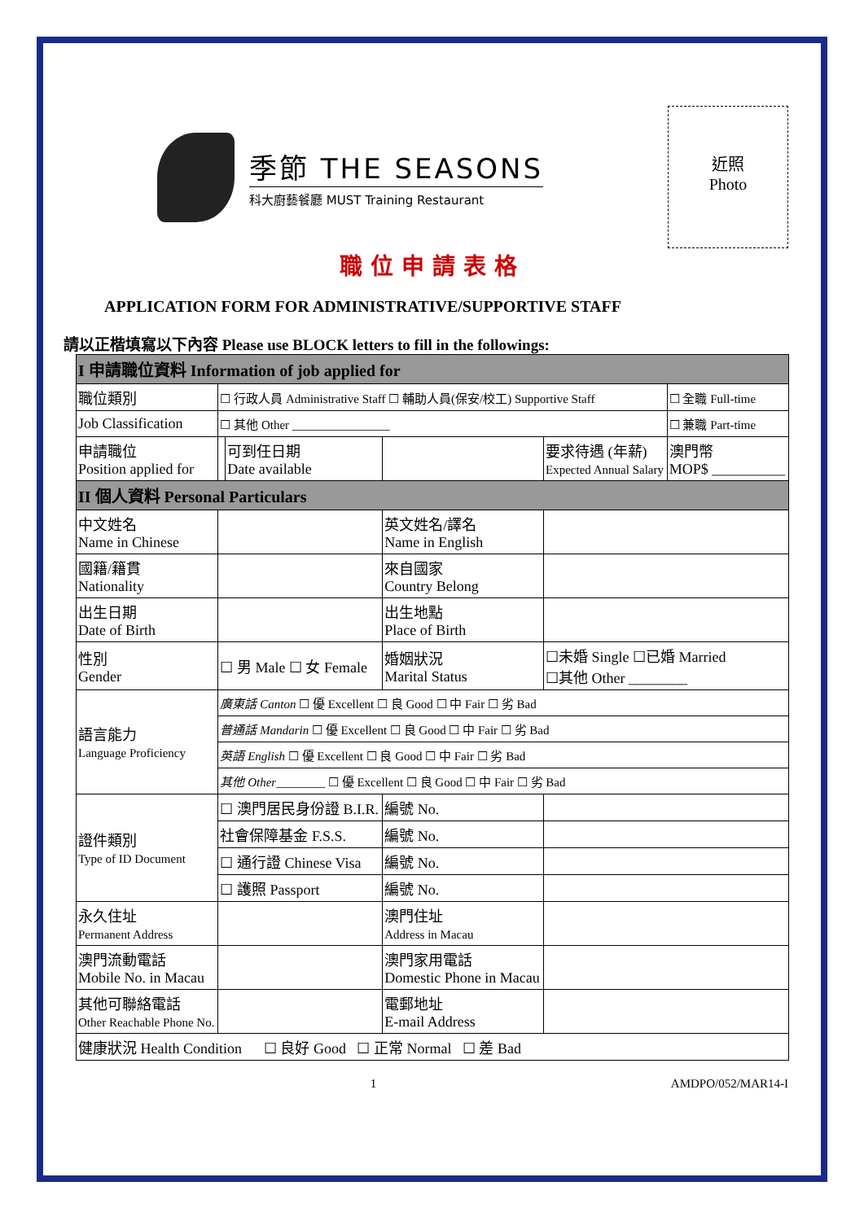季節 THE SEASONS
科大廚藝餐廳 MUST Training Restaurant
近照
Photo
職位申請表格
APPLICATION FORM FOR ADMINISTRATIVE/SUPPORTIVE STAFF
請以正楷填寫以下內容 Please use BLOCK letters to fill in the followings:
| I 申請職位資料 Information of job applied for | | | | | |
| 職位類別 | ☐ 行政人員 Administrative Staff ☐ 輔助人員(保安/校工) Supportive Staff | | | | ☐ 全職 Full-time |
| Job Classification | ☐ 其他 Other ________________ | | | | ☐ 兼職 Part-time |
| 申請職位 Position applied for | | 可到任日期 Date available | | 要求待遇 (年薪) Expected Annual Salary | 澳門幣 MOP$ __________ |
| II 個人資料 Personal Particulars | | | | | |
| 中文姓名 Name in Chinese | | | 英文姓名/譯名 Name in English | | |
| 國籍/籍貫 Nationality | | | 來自國家 Country Belong | | |
| 出生日期 Date of Birth | | | 出生地點 Place of Birth | | |
| 性別 Gender | ☐ 男 Male ☐ 女 Female | | 婚姻狀況 Marital Status | ☐未婚 Single ☐已婚 Married ☐其他 Other ________ | |
| 語言能力 Language Proficiency | 廣東話 Canton ☐ 優 Excellent ☐ 良 Good ☐ 中 Fair ☐ 劣 Bad | | | | |
| | 普通話 Mandarin ☐ 優 Excellent ☐ 良 Good ☐ 中 Fair ☐ 劣 Bad | | | | |
| | 英語 English ☐ 優 Excellent ☐ 良 Good ☐ 中 Fair ☐ 劣 Bad | | | | |
| | 其他 Other ________ ☐ 優 Excellent ☐ 良 Good ☐ 中 Fair ☐ 劣 Bad | | | | |
| 證件類別 Type of ID Document | ☐ 澳門居民身份證 B.I.R. | | 編號 No. | | |
| | 社會保障基金 F.S.S. | | 編號 No. | | |
| | ☐ 通行證 Chinese Visa | | 編號 No. | | |
| | ☐ 護照 Passport | | 編號 No. | | |
| 永久住址 Permanent Address | | | 澳門住址 Address in Macau | | |
| 澳門流動電話 Mobile No. in Macau | | | 澳門家用電話 Domestic Phone in Macau | | |
| 其他可聯絡電話 Other Reachable Phone No. | | | 電郵地址 E-mail Address | | |
| 健康狀況 Health Condition ☐ 良好 Good ☐ 正常 Normal ☐ 差 Bad | | | | | |
1 AMDPO/052/MAR14-I